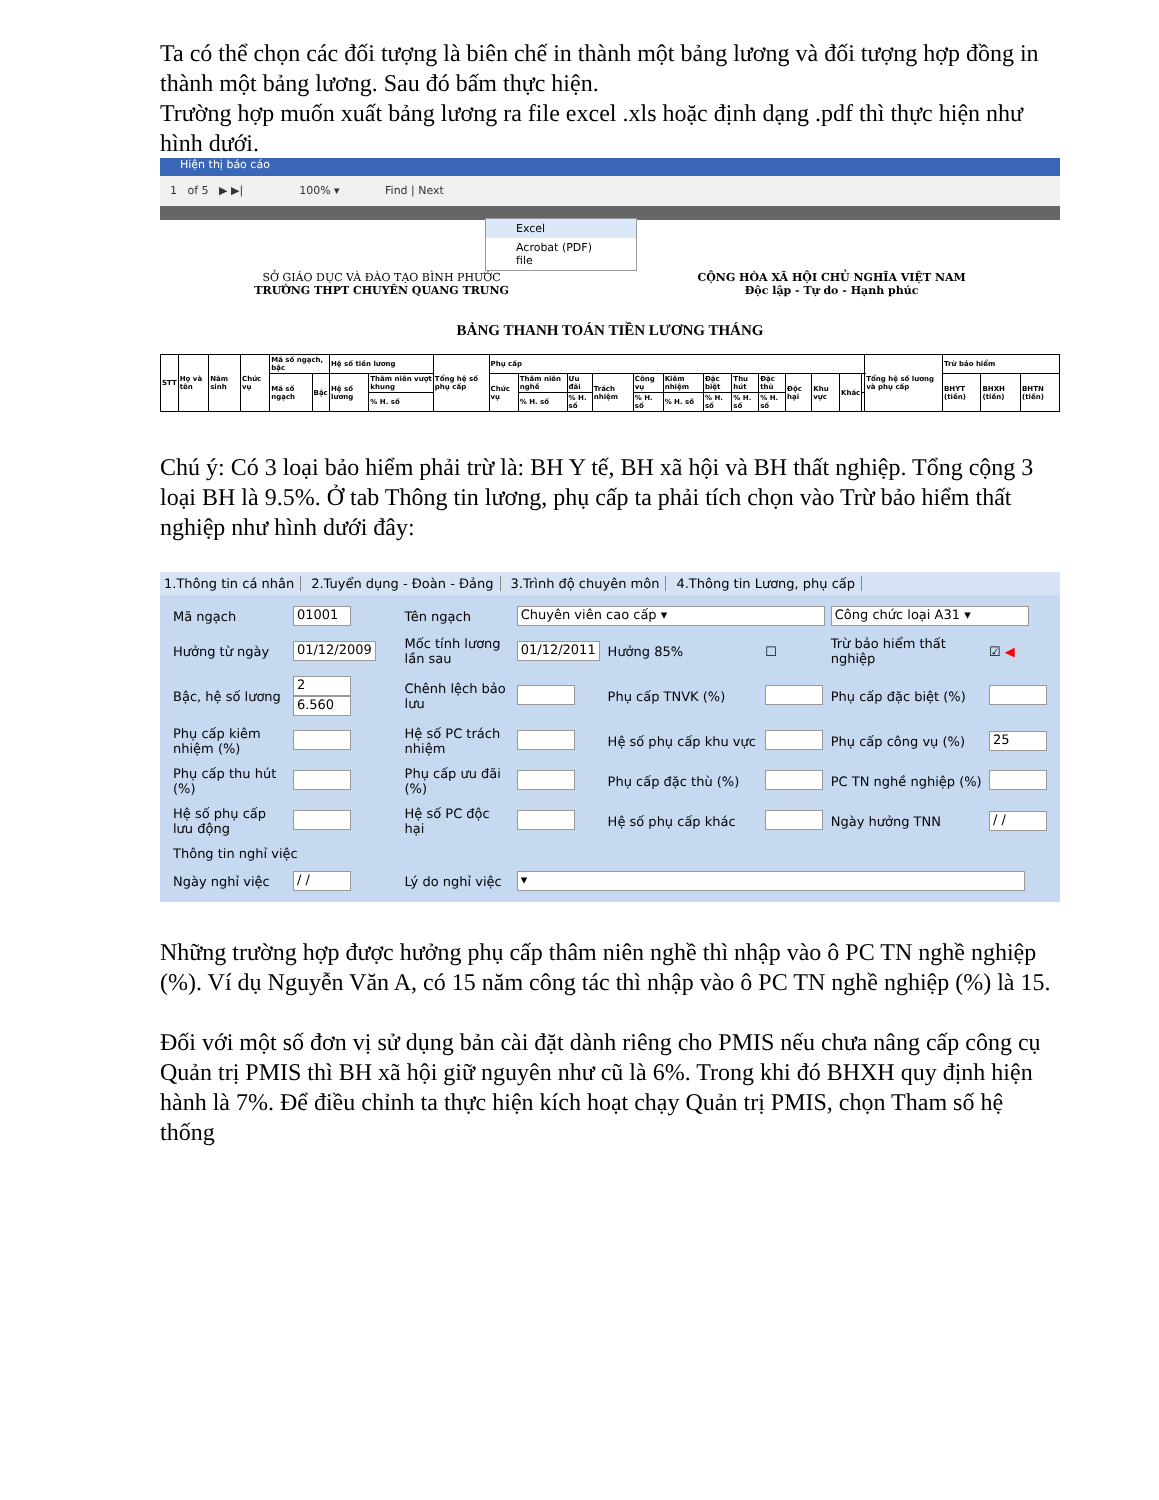Ta có thể chọn các đối tượng là biên chế in thành một bảng lương và đối tượng hợp đồng in thành một bảng lương. Sau đó bấm thực hiện.
Trường hợp muốn xuất bảng lương ra file excel .xls hoặc định dạng .pdf thì thực hiện như hình dưới.
Hiện thị báo cáo
1 of 5 ▶ ▶| 100% ▾ Find | Next
Excel
Acrobat (PDF) file
SỞ GIÁO DỤC VÀ ĐÀO TẠO BÌNH PHƯỚC
TRƯỜNG THPT CHUYÊN QUANG TRUNG
CỘNG HÒA XÃ HỘI CHỦ NGHĨA VIỆT NAM
Độc lập - Tự do - Hạnh phúc
BẢNG THANH TOÁN TIỀN LƯƠNG THÁNG
| STT | Họ và tên | Năm sinh | Chức vụ | Mã số ngạch, bậc | | Hệ số tiền lương | | Tổng hệ số phụ cấp | Phụ cấp | | | | | | | | | | | | | Tổng hệ số lương và phụ cấp | Trừ bảo hiểm | | |
| | | | | Mã số ngạch | Bậc | Hệ số lương | Thâm niên vượt khung | | Chức vụ | Thâm niên nghề | Ưu đãi | Trách nhiệm | Công vụ | Kiêm nhiệm | Đặc biệt | Thu hút | Đặc thù | Độc hại | Khu vực | Khác | | | BHYT (tiền) | BHXH (tiền) | BHTN (tiền) |
| | | | | | | | % H. số | | | % H. số | % H. số | | % H. số | % H. số | % H. số | % H. số | % H. số | | | | | | | | |
Chú ý: Có 3 loại bảo hiểm phải trừ là: BH Y tế, BH xã hội và BH thất nghiệp. Tổng cộng 3 loại BH là 9.5%. Ở tab Thông tin lương, phụ cấp ta phải tích chọn vào Trừ bảo hiểm thất nghiệp như hình dưới đây:
1.Thông tin cá nhân 2.Tuyển dụng - Đoàn - Đảng 3.Trình độ chuyên môn 4.Thông tin Lương, phụ cấp
| Mã ngạch | 01001 | Tên ngạch | Chuyên viên cao cấp ▾ | | | Công chức loại A31 ▾ | |
| Hưởng từ ngày | 01/12/2009 | Mốc tính lương lần sau | 01/12/2011 | Hưởng 85% | ☐ | Trừ bảo hiểm thất nghiệp | ☑ ◀ |
| Bậc, hệ số lương | 2 6.560 | Chênh lệch bảo lưu | | Phụ cấp TNVK (%) | | Phụ cấp đặc biệt (%) | |
| Phụ cấp kiêm nhiệm (%) | | Hệ số PC trách nhiệm | | Hệ số phụ cấp khu vực | | Phụ cấp công vụ (%) | 25 |
| Phụ cấp thu hút (%) | | Phụ cấp ưu đãi (%) | | Phụ cấp đặc thù (%) | | PC TN nghề nghiệp (%) | |
| Hệ số phụ cấp lưu động | | Hệ số PC độc hại | | Hệ số phụ cấp khác | | Ngày hưởng TNN | / / |
| Thông tin nghỉ việc | | | | | | | |
| Ngày nghỉ việc | / / | Lý do nghỉ việc | ▾ | | | | |
Những trường hợp được hưởng phụ cấp thâm niên nghề thì nhập vào ô PC TN nghề nghiệp (%). Ví dụ Nguyễn Văn A, có 15 năm công tác thì nhập vào ô PC TN nghề nghiệp (%) là 15.
Đối với một số đơn vị sử dụng bản cài đặt dành riêng cho PMIS nếu chưa nâng cấp công cụ Quản trị PMIS thì BH xã hội giữ nguyên như cũ là 6%. Trong khi đó BHXH quy định hiện hành là 7%. Để điều chỉnh ta thực hiện kích hoạt chạy Quản trị PMIS, chọn Tham số hệ thống